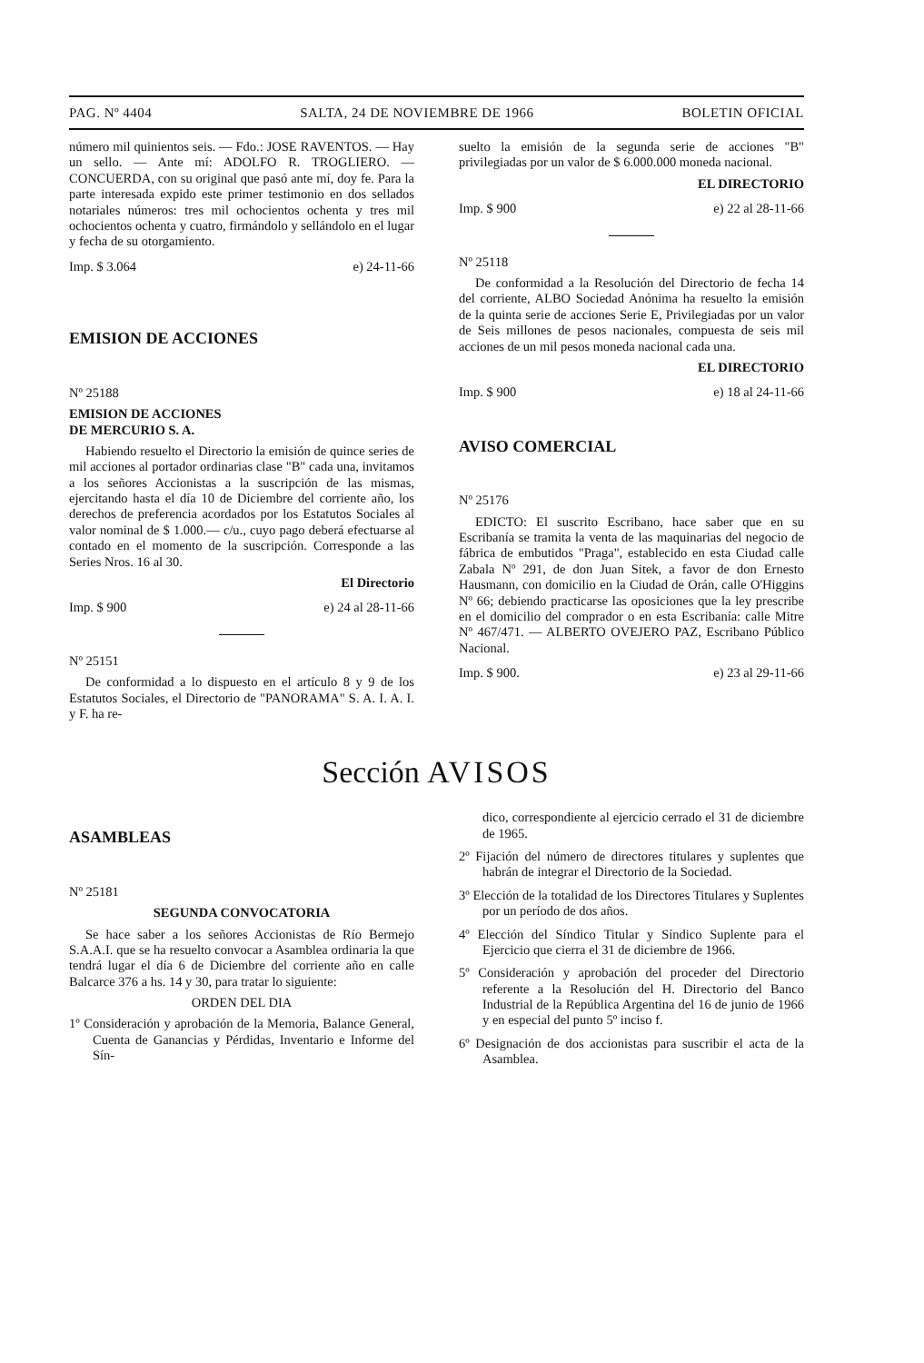PAG. Nº 4404 SALTA, 24 DE NOVIEMBRE DE 1966 BOLETIN OFICIAL
número mil quinientos seis. — Fdo.: JOSE RAVENTOS. — Hay un sello. — Ante mí: ADOLFO R. TROGLIERO. — CONCUERDA, con su original que pasó ante mí, doy fe. Para la parte interesada expido este primer testimonio en dos sellados notariales números: tres mil ochocientos ochenta y tres mil ochocientos ochenta y cuatro, firmándolo y sellándolo en el lugar y fecha de su otorgamiento.
Imp. $ 3.064 e) 24-11-66
EMISION DE ACCIONES
Nº 25188
EMISION DE ACCIONES
DE MERCURIO S. A.
Habiendo resuelto el Directorio la emisión de quince series de mil acciones al portador ordinarias clase "B" cada una, invitamos a los señores Accionistas a la suscripción de las mismas, ejercitando hasta el día 10 de Diciembre del corriente año, los derechos de preferencia acordados por los Estatutos Sociales al valor nominal de $ 1.000.— c/u., cuyo pago deberá efectuarse al contado en el momento de la suscripción. Corresponde a las Series Nros. 16 al 30.
El Directorio
Imp. $ 900 e) 24 al 28-11-66
Nº 25151
De conformidad a lo dispuesto en el artículo 8 y 9 de los Estatutos Sociales, el Directorio de "PANORAMA" S. A. I. A. I. y F. ha re-
suelto la emisión de la segunda serie de acciones "B" privilegiadas por un valor de $ 6.000.000 moneda nacional.
EL DIRECTORIO
Imp. $ 900 e) 22 al 28-11-66
Nº 25118
De conformidad a la Resolución del Directorio de fecha 14 del corriente, ALBO Sociedad Anónima ha resuelto la emisión de la quinta serie de acciones Serie E, Privilegiadas por un valor de Seis millones de pesos nacionales, compuesta de seis mil acciones de un mil pesos moneda nacional cada una.
EL DIRECTORIO
Imp. $ 900 e) 18 al 24-11-66
AVISO COMERCIAL
Nº 25176
EDICTO: El suscrito Escribano, hace saber que en su Escribanía se tramita la venta de las maquinarias del negocio de fábrica de embutidos "Praga", establecido en esta Ciudad calle Zabala Nº 291, de don Juan Sitek, a favor de don Ernesto Hausmann, con domicilio en la Ciudad de Orán, calle O'Higgins Nº 66; debiendo practicarse las oposiciones que la ley prescribe en el domicilio del comprador o en esta Escribanía: calle Mitre Nº 467/471. — ALBERTO OVEJERO PAZ, Escribano Público Nacional.
Imp. $ 900. e) 23 al 29-11-66
Sección AVISOS
ASAMBLEAS
Nº 25181
SEGUNDA CONVOCATORIA
Se hace saber a los señores Accionistas de Río Bermejo S.A.A.I. que se ha resuelto convocar a Asamblea ordinaria la que tendrá lugar el día 6 de Diciembre del corriente año en calle Balcarce 376 a hs. 14 y 30, para tratar lo siguiente:
ORDEN DEL DIA
1º Consideración y aprobación de la Memoria, Balance General, Cuenta de Ganancias y Pérdidas, Inventario e Informe del Sín-
dico, correspondiente al ejercicio cerrado el 31 de diciembre de 1965.
2º Fijación del número de directores titulares y suplentes que habrán de integrar el Directorio de la Sociedad.
3º Elección de la totalidad de los Directores Titulares y Suplentes por un período de dos años.
4º Elección del Síndico Titular y Síndico Suplente para el Ejercicio que cierra el 31 de diciembre de 1966.
5º Consideración y aprobación del proceder del Directorio referente a la Resolución del H. Directorio del Banco Industrial de la República Argentina del 16 de junio de 1966 y en especial del punto 5º inciso f.
6º Designación de dos accionistas para suscribir el acta de la Asamblea.